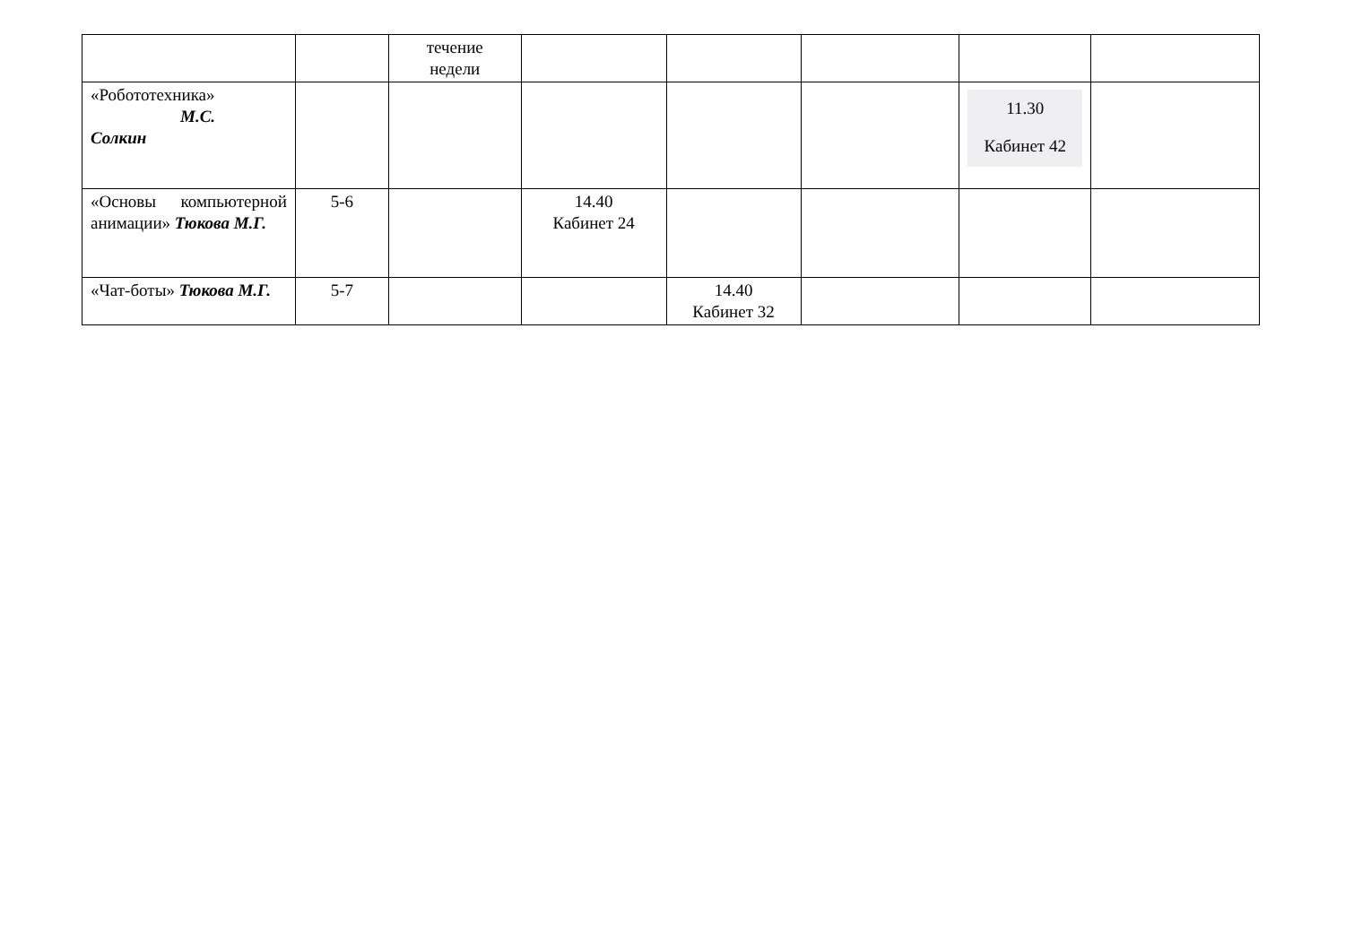| | | течение недели | | | | | |
| «Робототехника» М.С. Солкин | | | | | | 11.30 Кабинет 42 | |
| «Основы компьютерной анимации» Тюкова М.Г. | 5-6 | | 14.40 Кабинет 24 | | | | |
| «Чат-боты» Тюкова М.Г. | 5-7 | | | 14.40 Кабинет 32 | | | |